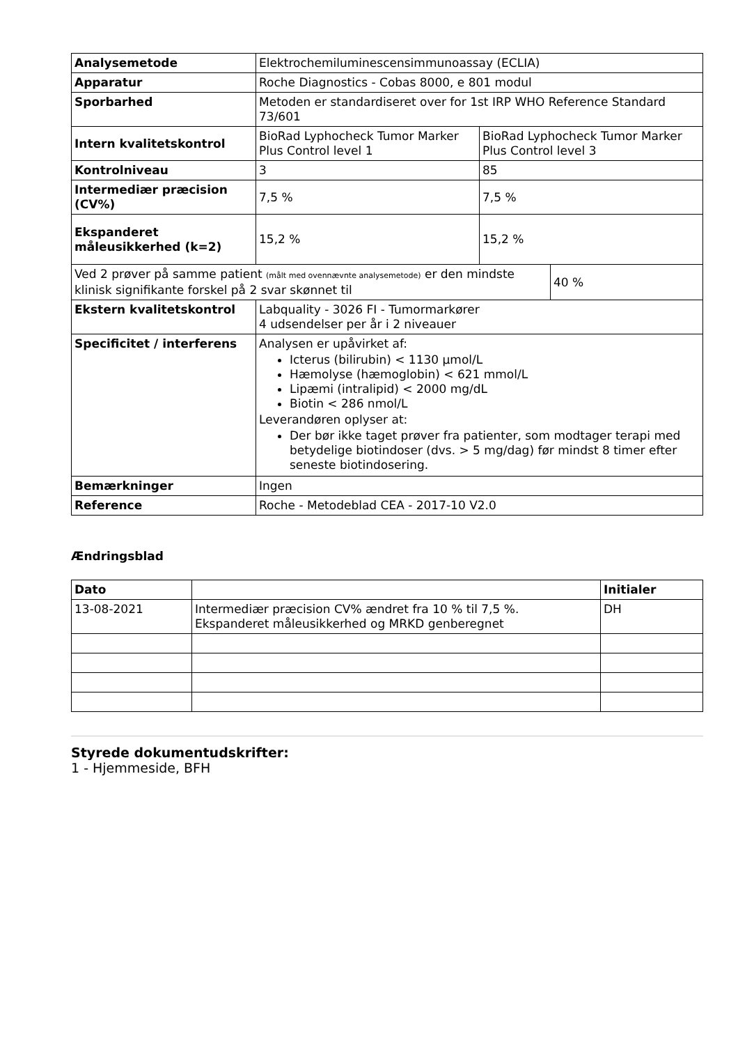| Analysemetode | Elektrochemiluminescensimmunoassay (ECLIA) | | |
| Apparatur | Roche Diagnostics - Cobas 8000, e 801 modul | | |
| Sporbarhed | Metoden er standardiseret over for 1st IRP WHO Reference Standard 73/601 | | |
| Intern kvalitetskontrol | BioRad Lyphocheck Tumor Marker Plus Control level 1 | BioRad Lyphocheck Tumor Marker Plus Control level 3 | |
| Kontrolniveau | 3 | 85 | |
| Intermediær præcision (CV%) | 7,5 % | 7,5 % | |
| Ekspanderet måleusikkerhed (k=2) | 15,2 % | 15,2 % | |
| Ved 2 prøver på samme patient (målt med ovennævnte analysemetode) er den mindste klinisk signifikante forskel på 2 svar skønnet til | | | 40 % |
| Ekstern kvalitetskontrol | Labquality - 3026 FI - Tumormarkører 4 udsendelser per år i 2 niveauer | | |
| Specificitet / interferens | Analysen er upåvirket af: Icterus (bilirubin) < 1130 µmol/L Hæmolyse (hæmoglobin) < 621 mmol/L Lipæmi (intralipid) < 2000 mg/dL Biotin < 286 nmol/L Leverandøren oplyser at: Der bør ikke taget prøver fra patienter, som modtager terapi med betydelige biotindoser (dvs. > 5 mg/dag) før mindst 8 timer efter seneste biotindosering. | | |
| Bemærkninger | Ingen | | |
| Reference | Roche - Metodeblad CEA - 2017-10 V2.0 | | |
Ændringsblad
| Dato | | Initialer |
| --- | --- | --- |
| 13-08-2021 | Intermediær præcision CV% ændret fra 10 % til 7,5 %. Ekspanderet måleusikkerhed og MRKD genberegnet | DH |
Styrede dokumentudskrifter:
1 - Hjemmeside, BFH